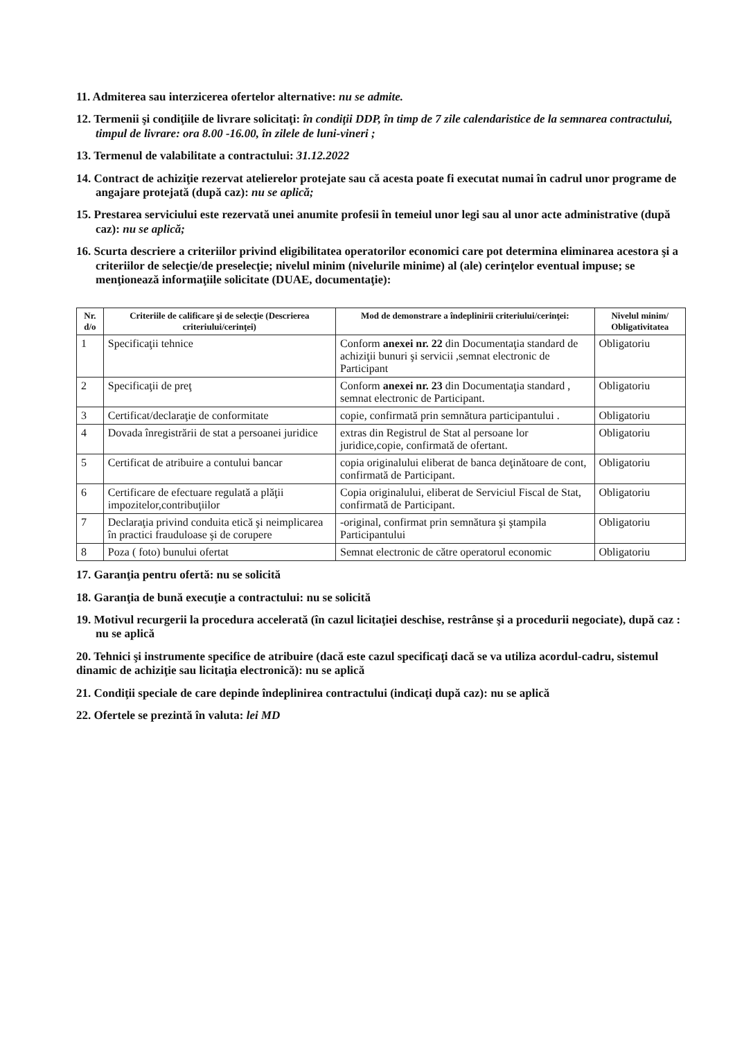11. Admiterea sau interzicerea ofertelor alternative: nu se admite.
12. Termenii şi condiţiile de livrare solicitaţi: în condiţii DDP, în timp de 7 zile calendaristice de la semnarea contractului, timpul de livrare: ora 8.00 -16.00, în zilele de luni-vineri ;
13. Termenul de valabilitate a contractului: 31.12.2022
14. Contract de achiziţie rezervat atelierelor protejate sau că acesta poate fi executat numai în cadrul unor programe de angajare protejată (după caz): nu se aplică;
15. Prestarea serviciului este rezervată unei anumite profesii în temeiul unor legi sau al unor acte administrative (după caz): nu se aplică;
16. Scurta descriere a criteriilor privind eligibilitatea operatorilor economici care pot determina eliminarea acestora şi a criteriilor de selecţie/de preselecţie; nivelul minim (nivelurile minime) al (ale) cerinţelor eventual impuse; se menţionează informaţiile solicitate (DUAE, documentaţie):
| Nr. d/o | Criteriile de calificare şi de selecţie (Descrierea criteriului/cerinţei) | Mod de demonstrare a îndeplinirii criteriului/cerinţei: | Nivelul minim/ Obligativitatea |
| --- | --- | --- | --- |
| 1 | Specificaţii tehnice | Conform anexei nr. 22 din Documentaţia standard de achiziţii bunuri şi servicii ,semnat electronic de Participant | Obligatoriu |
| 2 | Specificaţii de preţ | Conform anexei nr. 23 din Documentaţia standard , semnat electronic de Participant. | Obligatoriu |
| 3 | Certificat/declaraţie de conformitate | copie, confirmată prin semnătura participantului . | Obligatoriu |
| 4 | Dovada înregistrării de stat a persoanei juridice | extras din Registrul de Stat al persoane lor juridice,copie, confirmată de ofertant. | Obligatoriu |
| 5 | Certificat de atribuire a contului bancar | copia originalului eliberat de banca deţinătoare de cont, confirmată de Participant. | Obligatoriu |
| 6 | Certificare de efectuare regulată a plăţii impozitelor,contribuţiilor | Copia originalului, eliberat de Serviciul Fiscal de Stat, confirmată de Participant. | Obligatoriu |
| 7 | Declaraţia privind conduita etică şi neimplicarea în practici frauduloase şi de corupere | -original, confirmat prin semnătura şi ştampila Participantului | Obligatoriu |
| 8 | Poza ( foto) bunului ofertat | Semnat electronic de către operatorul economic | Obligatoriu |
17. Garanţia pentru ofertă: nu se solicită
18. Garanţia de bună execuţie a contractului: nu se solicită
19. Motivul recurgerii la procedura accelerată (în cazul licitaţiei deschise, restrânse şi a procedurii negociate), după caz : nu se aplică
20. Tehnici şi instrumente specifice de atribuire (dacă este cazul specificaţi dacă se va utiliza acordul-cadru, sistemul dinamic de achiziţie sau licitaţia electronică): nu se aplică
21. Condiţii speciale de care depinde îndeplinirea contractului (indicaţi după caz): nu se aplică
22. Ofertele se prezintă în valuta: lei MD